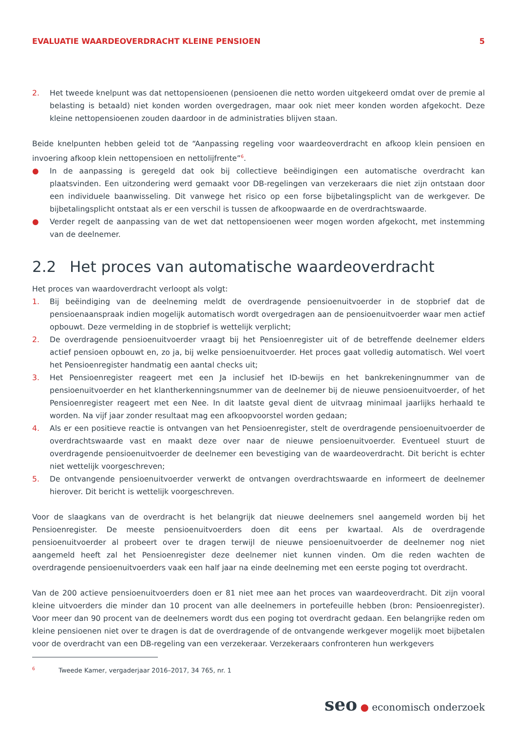EVALUATIE WAARDEOVERDRACHT KLEINE PENSIOEN 5
2. Het tweede knelpunt was dat nettopensioenen (pensioenen die netto worden uitgekeerd omdat over de premie al belasting is betaald) niet konden worden overgedragen, maar ook niet meer konden worden afgekocht. Deze kleine nettopensioenen zouden daardoor in de administraties blijven staan.
Beide knelpunten hebben geleid tot de “Aanpassing regeling voor waardeoverdracht en afkoop klein pensioen en invoering afkoop klein nettopensioen en nettolijfrente”<sup>6</sup>.
● In de aanpassing is geregeld dat ook bij collectieve beëindigingen een automatische overdracht kan plaatsvinden. Een uitzondering werd gemaakt voor DB-regelingen van verzekeraars die niet zijn ontstaan door een individuele baanwisseling. Dit vanwege het risico op een forse bijbetalingsplicht van de werkgever. De bijbetalingsplicht ontstaat als er een verschil is tussen de afkoopwaarde en de overdrachtswaarde.
● Verder regelt de aanpassing van de wet dat nettopensioenen weer mogen worden afgekocht, met instemming van de deelnemer.
2.2 Het proces van automatische waardeoverdracht
Het proces van waardoverdracht verloopt als volgt:
1. Bij beëindiging van de deelneming meldt de overdragende pensioenuitvoerder in de stopbrief dat de pensioenaanspraak indien mogelijk automatisch wordt overgedragen aan de pensioenuitvoerder waar men actief opbouwt. Deze vermelding in de stopbrief is wettelijk verplicht;
2. De overdragende pensioenuitvoerder vraagt bij het Pensioenregister uit of de betreffende deelnemer elders actief pensioen opbouwt en, zo ja, bij welke pensioenuitvoerder. Het proces gaat volledig automatisch. Wel voert het Pensioenregister handmatig een aantal checks uit;
3. Het Pensioenregister reageert met een Ja inclusief het ID-bewijs en het bankrekeningnummer van de pensioenuitvoerder en het klantherkenningsnummer van de deelnemer bij de nieuwe pensioenuitvoerder, of het Pensioenregister reageert met een Nee. In dit laatste geval dient de uitvraag minimaal jaarlijks herhaald te worden. Na vijf jaar zonder resultaat mag een afkoopvoorstel worden gedaan;
4. Als er een positieve reactie is ontvangen van het Pensioenregister, stelt de overdragende pensioenuitvoerder de overdrachtswaarde vast en maakt deze over naar de nieuwe pensioenuitvoerder. Eventueel stuurt de overdragende pensioenuitvoerder de deelnemer een bevestiging van de waardeoverdracht. Dit bericht is echter niet wettelijk voorgeschreven;
5. De ontvangende pensioenuitvoerder verwerkt de ontvangen overdrachtswaarde en informeert de deelnemer hierover. Dit bericht is wettelijk voorgeschreven.
Voor de slaagkans van de overdracht is het belangrijk dat nieuwe deelnemers snel aangemeld worden bij het Pensioenregister. De meeste pensioenuitvoerders doen dit eens per kwartaal. Als de overdragende pensioenuitvoerder al probeert over te dragen terwijl de nieuwe pensioenuitvoerder de deelnemer nog niet aangemeld heeft zal het Pensioenregister deze deelnemer niet kunnen vinden. Om die reden wachten de overdragende pensioenuitvoerders vaak een half jaar na einde deelneming met een eerste poging tot overdracht.
Van de 200 actieve pensioenuitvoerders doen er 81 niet mee aan het proces van waardeoverdracht. Dit zijn vooral kleine uitvoerders die minder dan 10 procent van alle deelnemers in portefeuille hebben (bron: Pensioenregister). Voor meer dan 90 procent van de deelnemers wordt dus een poging tot overdracht gedaan. Een belangrijke reden om kleine pensioenen niet over te dragen is dat de overdragende of de ontvangende werkgever mogelijk moet bijbetalen voor de overdracht van een DB-regeling van een verzekeraar. Verzekeraars confronteren hun werkgevers
<sup>6</sup> Tweede Kamer, vergaderjaar 2016–2017, 34 765, nr. 1
seo ● economisch onderzoek